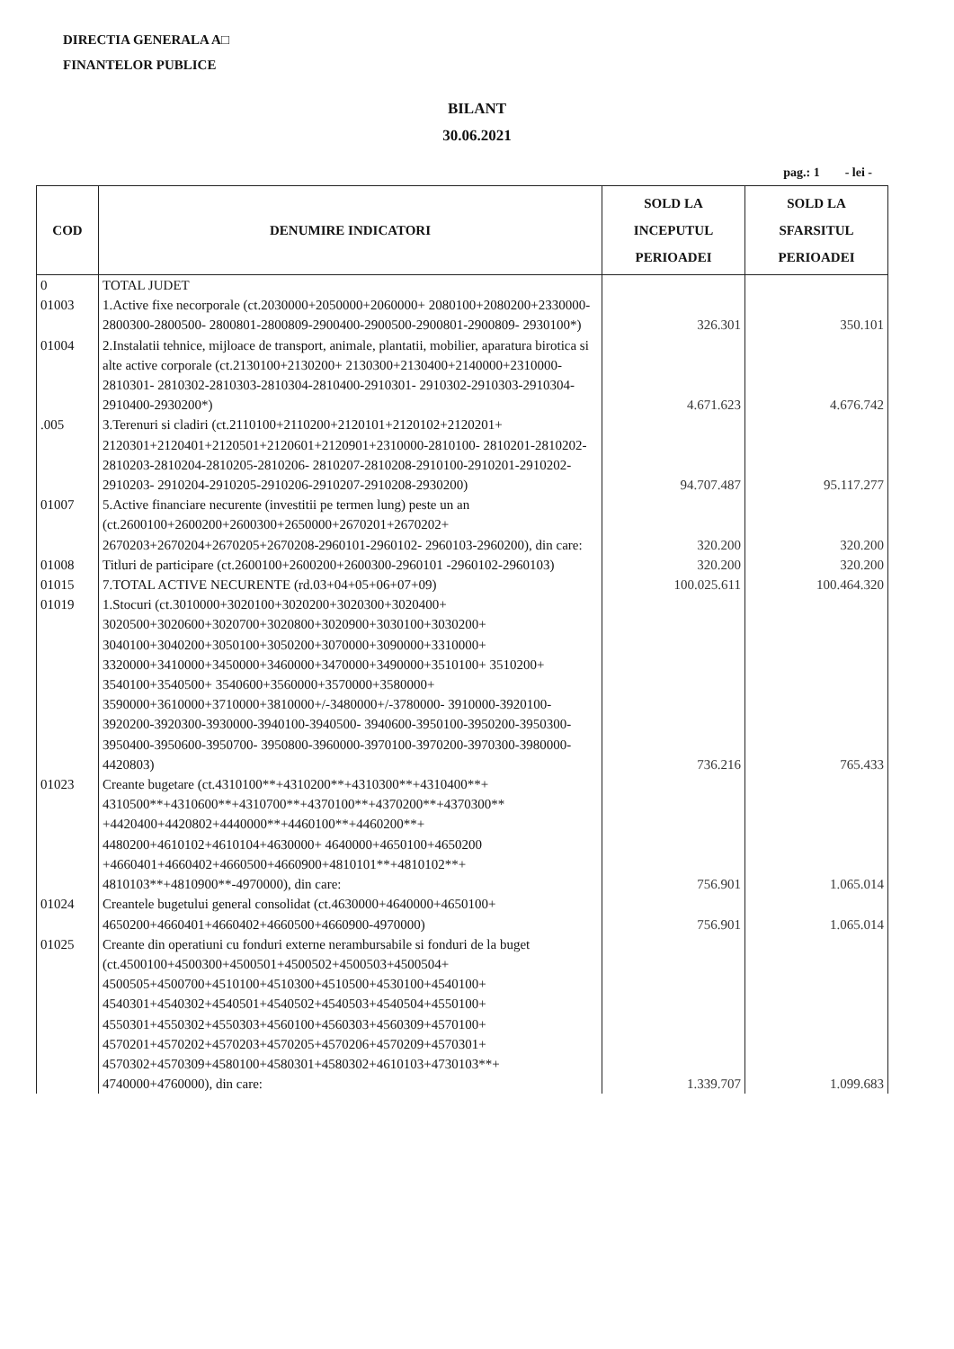DIRECTIA GENERALA A□
FINANTELOR PUBLICE
BILANT
30.06.2021
pag.: 1 - lei -
| COD | DENUMIRE INDICATORI | SOLD LA INCEPUTUL PERIOADEI | SOLD LA SFARSITUL PERIOADEI |
| --- | --- | --- | --- |
| 0 | TOTAL JUDET | | |
| 01003 | 1.Active fixe necorporale (ct.2030000+2050000+2060000+ 2080100+2080200+2330000-2800300-2800500- 2800801-2800809-2900400-2900500-2900801-2900809- 2930100*) | 326.301 | 350.101 |
| 01004 | 2.Instalatii tehnice, mijloace de transport, animale, plantatii, mobilier, aparatura birotica si alte active corporale (ct.2130100+2130200+ 2130300+2130400+2140000+2310000-2810301- 2810302-2810303-2810304-2810400-2910301- 2910302-2910303-2910304-2910400-2930200*) | 4.671.623 | 4.676.742 |
| .005 | 3.Terenuri si cladiri (ct.2110100+2110200+2120101+2120102+2120201+ 2120301+2120401+2120501+2120601+2120901+2310000-2810100- 2810201-2810202-2810203-2810204-2810205-2810206- 2810207-2810208-2910100-2910201-2910202-2910203- 2910204-2910205-2910206-2910207-2910208-2930200) | 94.707.487 | 95.117.277 |
| 01007 | 5.Active financiare necurente (investitii pe termen lung) peste un an (ct.2600100+2600200+2600300+2650000+2670201+2670202+ 2670203+2670204+2670205+2670208-2960101-2960102- 2960103-2960200), din care: | 320.200 | 320.200 |
| 01008 | Titluri de participare (ct.2600100+2600200+2600300-2960101 -2960102-2960103) | 320.200 | 320.200 |
| 01015 | 7.TOTAL ACTIVE NECURENTE (rd.03+04+05+06+07+09) | 100.025.611 | 100.464.320 |
| 01019 | 1.Stocuri (ct.3010000+3020100+3020200+3020300+3020400+ 3020500+3020600+3020700+3020800+3020900+3030100+3030200+ 3040100+3040200+3050100+3050200+3070000+3090000+3310000+ 3320000+3410000+3450000+3460000+3470000+3490000+3510100+ 3510200+ 3540100+3540500+ 3540600+3560000+3570000+3580000+ 3590000+3610000+3710000+3810000+/-3480000+/-3780000- 3910000-3920100-3920200-3920300-3930000-3940100-3940500- 3940600-3950100-3950200-3950300-3950400-3950600-3950700- 3950800-3960000-3970100-3970200-3970300-3980000-4420803) | 736.216 | 765.433 |
| 01023 | Creante bugetare (ct.4310100**+4310200**+4310300**+4310400**+ 4310500**+4310600**+4310700**+4370100**+4370200**+4370300** +4420400+4420802+4440000**+4460100**+4460200**+ 4480200+4610102+4610104+4630000+ 4640000+4650100+4650200 +4660401+4660402+4660500+4660900+4810101**+4810102**+ 4810103**+4810900**-4970000), din care: | 756.901 | 1.065.014 |
| 01024 | Creantele bugetului general consolidat (ct.4630000+4640000+4650100+ 4650200+4660401+4660402+4660500+4660900-4970000) | 756.901 | 1.065.014 |
| 01025 | Creante din operatiuni cu fonduri externe nerambursabile si fonduri de la buget (ct.4500100+4500300+4500501+4500502+4500503+4500504+ 4500505+4500700+4510100+4510300+4510500+4530100+4540100+ 4540301+4540302+4540501+4540502+4540503+4540504+4550100+ 4550301+4550302+4550303+4560100+4560303+4560309+4570100+ 4570201+4570202+4570203+4570205+4570206+4570209+4570301+ 4570302+4570309+4580100+4580301+4580302+4610103+4730103**+ 4740000+4760000), din care: | 1.339.707 | 1.099.683 |